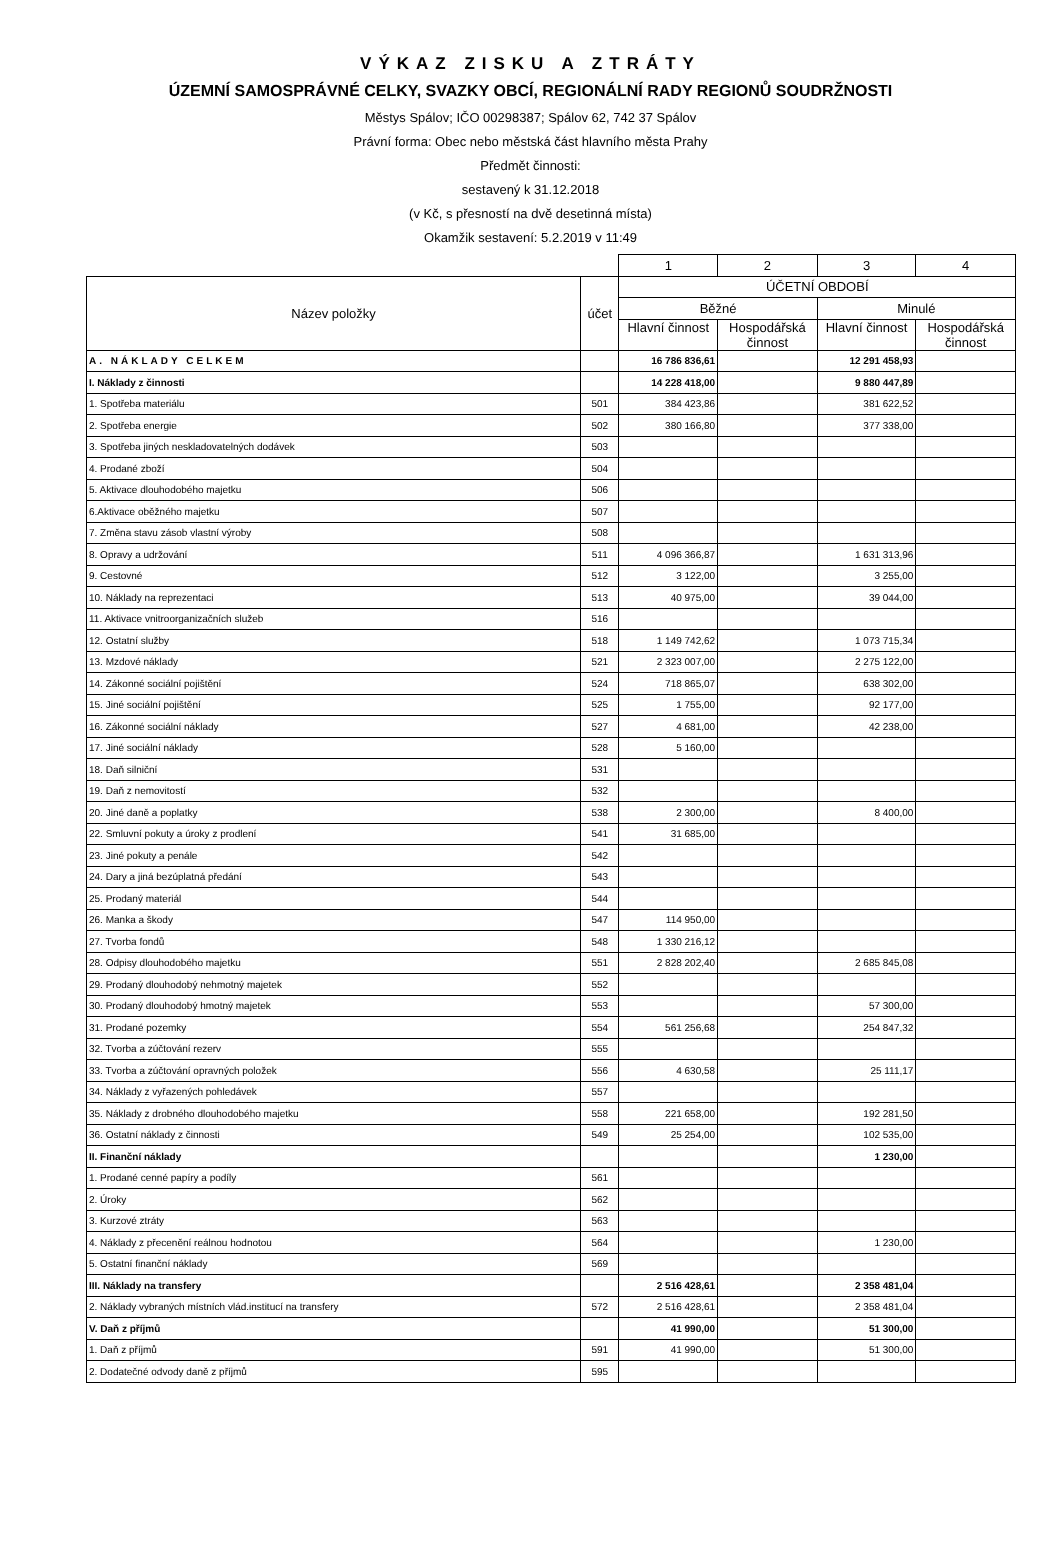VÝKAZ ZISKU A ZTRÁTY
ÚZEMNÍ SAMOSPRÁVNÉ CELKY, SVAZKY OBCÍ, REGIONÁLNÍ RADY REGIONŮ SOUDRŽNOSTI
Městys Spálov; IČO 00298387; Spálov 62, 742 37 Spálov
Právní forma: Obec nebo městská část hlavního města Prahy
Předmět činnosti:
sestavený k 31.12.2018
(v Kč, s přesností na dvě desetinná místa)
Okamžik sestavení: 5.2.2019 v 11:49
| | | 1 | 2 | 3 | 4 |
| Název položky | účet | ÚČETNÍ OBDOBÍ | | | |
| | | Běžné | | Minulé | |
| | | Hlavní činnost | Hospodářská činnost | Hlavní činnost | Hospodářská činnost |
| A. NÁKLADY CELKEM | | 16 786 836,61 | | 12 291 458,93 | |
| I. Náklady z činnosti | | 14 228 418,00 | | 9 880 447,89 | |
| 1. Spotřeba materiálu | 501 | 384 423,86 | | 381 622,52 | |
| 2. Spotřeba energie | 502 | 380 166,80 | | 377 338,00 | |
| 3. Spotřeba jiných neskladovatelných dodávek | 503 | | | | |
| 4. Prodané zboží | 504 | | | | |
| 5. Aktivace dlouhodobého majetku | 506 | | | | |
| 6.Aktivace oběžného majetku | 507 | | | | |
| 7. Změna stavu zásob vlastní výroby | 508 | | | | |
| 8. Opravy a udržování | 511 | 4 096 366,87 | | 1 631 313,96 | |
| 9. Cestovné | 512 | 3 122,00 | | 3 255,00 | |
| 10. Náklady na reprezentaci | 513 | 40 975,00 | | 39 044,00 | |
| 11. Aktivace vnitroorganizačních služeb | 516 | | | | |
| 12. Ostatní služby | 518 | 1 149 742,62 | | 1 073 715,34 | |
| 13. Mzdové náklady | 521 | 2 323 007,00 | | 2 275 122,00 | |
| 14. Zákonné sociální pojištění | 524 | 718 865,07 | | 638 302,00 | |
| 15. Jiné sociální pojištění | 525 | 1 755,00 | | 92 177,00 | |
| 16. Zákonné sociální náklady | 527 | 4 681,00 | | 42 238,00 | |
| 17. Jiné sociální náklady | 528 | 5 160,00 | | | |
| 18. Daň silniční | 531 | | | | |
| 19. Daň z nemovitostí | 532 | | | | |
| 20. Jiné daně a poplatky | 538 | 2 300,00 | | 8 400,00 | |
| 22. Smluvní pokuty a úroky z prodlení | 541 | 31 685,00 | | | |
| 23. Jiné pokuty a penále | 542 | | | | |
| 24. Dary a jiná bezúplatná předání | 543 | | | | |
| 25. Prodaný materiál | 544 | | | | |
| 26. Manka a škody | 547 | 114 950,00 | | | |
| 27. Tvorba fondů | 548 | 1 330 216,12 | | | |
| 28. Odpisy dlouhodobého majetku | 551 | 2 828 202,40 | | 2 685 845,08 | |
| 29. Prodaný dlouhodobý nehmotný majetek | 552 | | | | |
| 30. Prodaný dlouhodobý hmotný majetek | 553 | | | 57 300,00 | |
| 31. Prodané pozemky | 554 | 561 256,68 | | 254 847,32 | |
| 32. Tvorba a zúčtování rezerv | 555 | | | | |
| 33. Tvorba a zúčtování opravných položek | 556 | 4 630,58 | | 25 111,17 | |
| 34. Náklady z vyřazených pohledávek | 557 | | | | |
| 35. Náklady z drobného dlouhodobého majetku | 558 | 221 658,00 | | 192 281,50 | |
| 36. Ostatní náklady z činnosti | 549 | 25 254,00 | | 102 535,00 | |
| II. Finanční náklady | | | | 1 230,00 | |
| 1. Prodané cenné papíry a podíly | 561 | | | | |
| 2. Úroky | 562 | | | | |
| 3. Kurzové ztráty | 563 | | | | |
| 4. Náklady z přecenění reálnou hodnotou | 564 | | | 1 230,00 | |
| 5. Ostatní finanční náklady | 569 | | | | |
| III. Náklady na transfery | | 2 516 428,61 | | 2 358 481,04 | |
| 2. Náklady vybraných místních vlád.institucí na transfery | 572 | 2 516 428,61 | | 2 358 481,04 | |
| V. Daň z příjmů | | 41 990,00 | | 51 300,00 | |
| 1. Daň z příjmů | 591 | 41 990,00 | | 51 300,00 | |
| 2. Dodatečné odvody daně z příjmů | 595 | | | | |